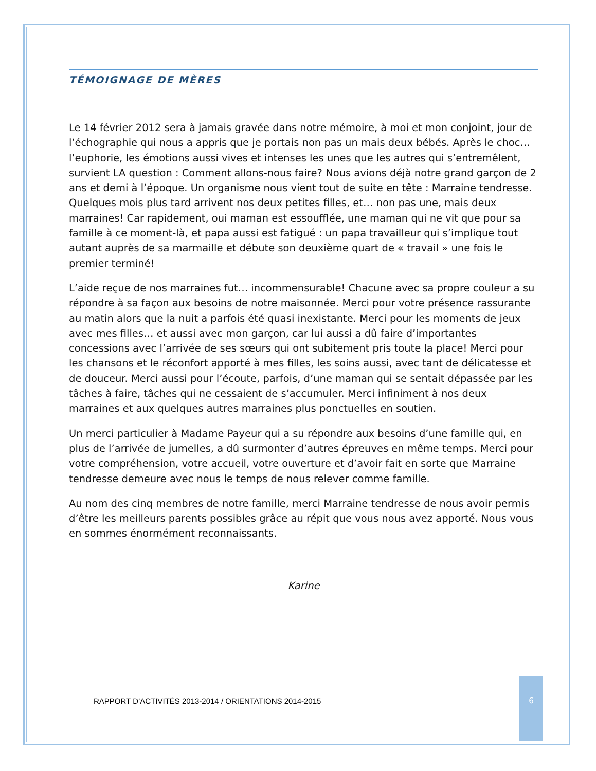TÉMOIGNAGE DE MÈRES
Le 14 février 2012 sera à jamais gravée dans notre mémoire, à moi et mon conjoint, jour de l’échographie qui nous a appris que je portais non pas un mais deux bébés. Après le choc… l’euphorie, les émotions aussi vives et intenses les unes que les autres qui s’entremêlent, survient LA question : Comment allons-nous faire? Nous avions déjà notre grand garçon de 2 ans et demi à l’époque. Un organisme nous vient tout de suite en tête : Marraine tendresse. Quelques mois plus tard arrivent nos deux petites filles, et… non pas une, mais deux marraines! Car rapidement, oui maman est essoufflée, une maman qui ne vit que pour sa famille à ce moment-là, et papa aussi est fatigué : un papa travailleur qui s’implique tout autant auprès de sa marmaille et débute son deuxième quart de « travail » une fois le premier terminé!
L’aide reçue de nos marraines fut… incommensurable! Chacune avec sa propre couleur a su répondre à sa façon aux besoins de notre maisonnée. Merci pour votre présence rassurante au matin alors que la nuit a parfois été quasi inexistante. Merci pour les moments de jeux avec mes filles… et aussi avec mon garçon, car lui aussi a dû faire d’importantes concessions avec l’arrivée de ses sœurs qui ont subitement pris toute la place! Merci pour les chansons et le réconfort apporté à mes filles, les soins aussi, avec tant de délicatesse et de douceur. Merci aussi pour l’écoute, parfois, d’une maman qui se sentait dépassée par les tâches à faire, tâches qui ne cessaient de s’accumuler. Merci infiniment à nos deux marraines et aux quelques autres marraines plus ponctuelles en soutien.
Un merci particulier à Madame Payeur qui a su répondre aux besoins d’une famille qui, en plus de l’arrivée de jumelles, a dû surmonter d’autres épreuves en même temps. Merci pour votre compréhension, votre accueil, votre ouverture et d’avoir fait en sorte que Marraine tendresse demeure avec nous le temps de nous relever comme famille.
Au nom des cinq membres de notre famille, merci Marraine tendresse de nous avoir permis d’être les meilleurs parents possibles grâce au répit que vous nous avez apporté. Nous vous en sommes énormément reconnaissants.
Karine
RAPPORT D’ACTIVITÉS 2013-2014 / ORIENTATIONS 2014-2015
6